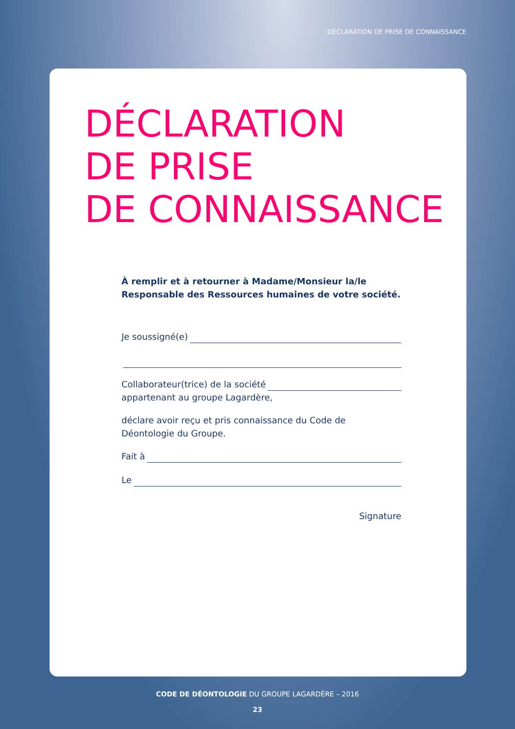DÉCLARATION DE PRISE DE CONNAISSANCE
DÉCLARATION
DE PRISE
DE CONNAISSANCE
À remplir et à retourner à Madame/Monsieur la/le Responsable des Ressources humaines de votre société.
Je soussigné(e)
Collaborateur(trice) de la société
appartenant au groupe Lagardère,
déclare avoir reçu et pris connaissance du Code de Déontologie du Groupe.
Fait à
Le
Signature
CODE DE DÉONTOLOGIE DU GROUPE LAGARDÈRE – 2016
23